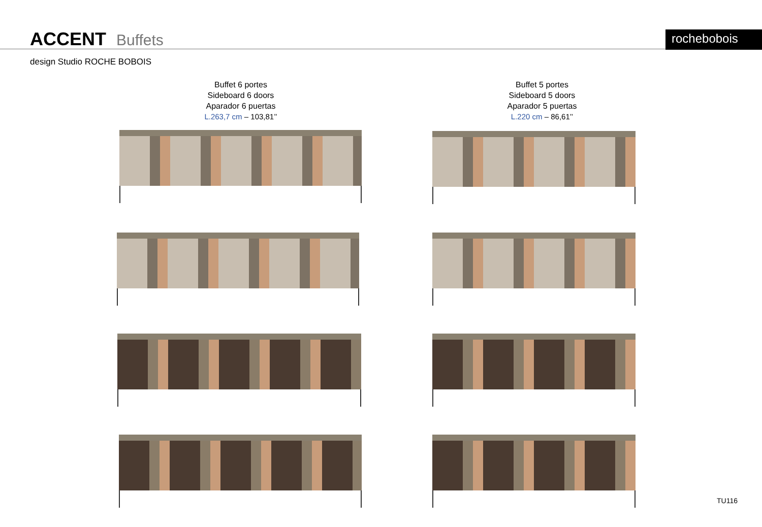ACCENT Buffets rochebobois
design Studio ROCHE BOBOIS
Buffet 6 portes
Sideboard 6 doors
Aparador 6 puertas
L.263,7 cm – 103,81’’
Buffet 5 portes
Sideboard 5 doors
Aparador 5 puertas
L.220 cm – 86,61’’
TU116